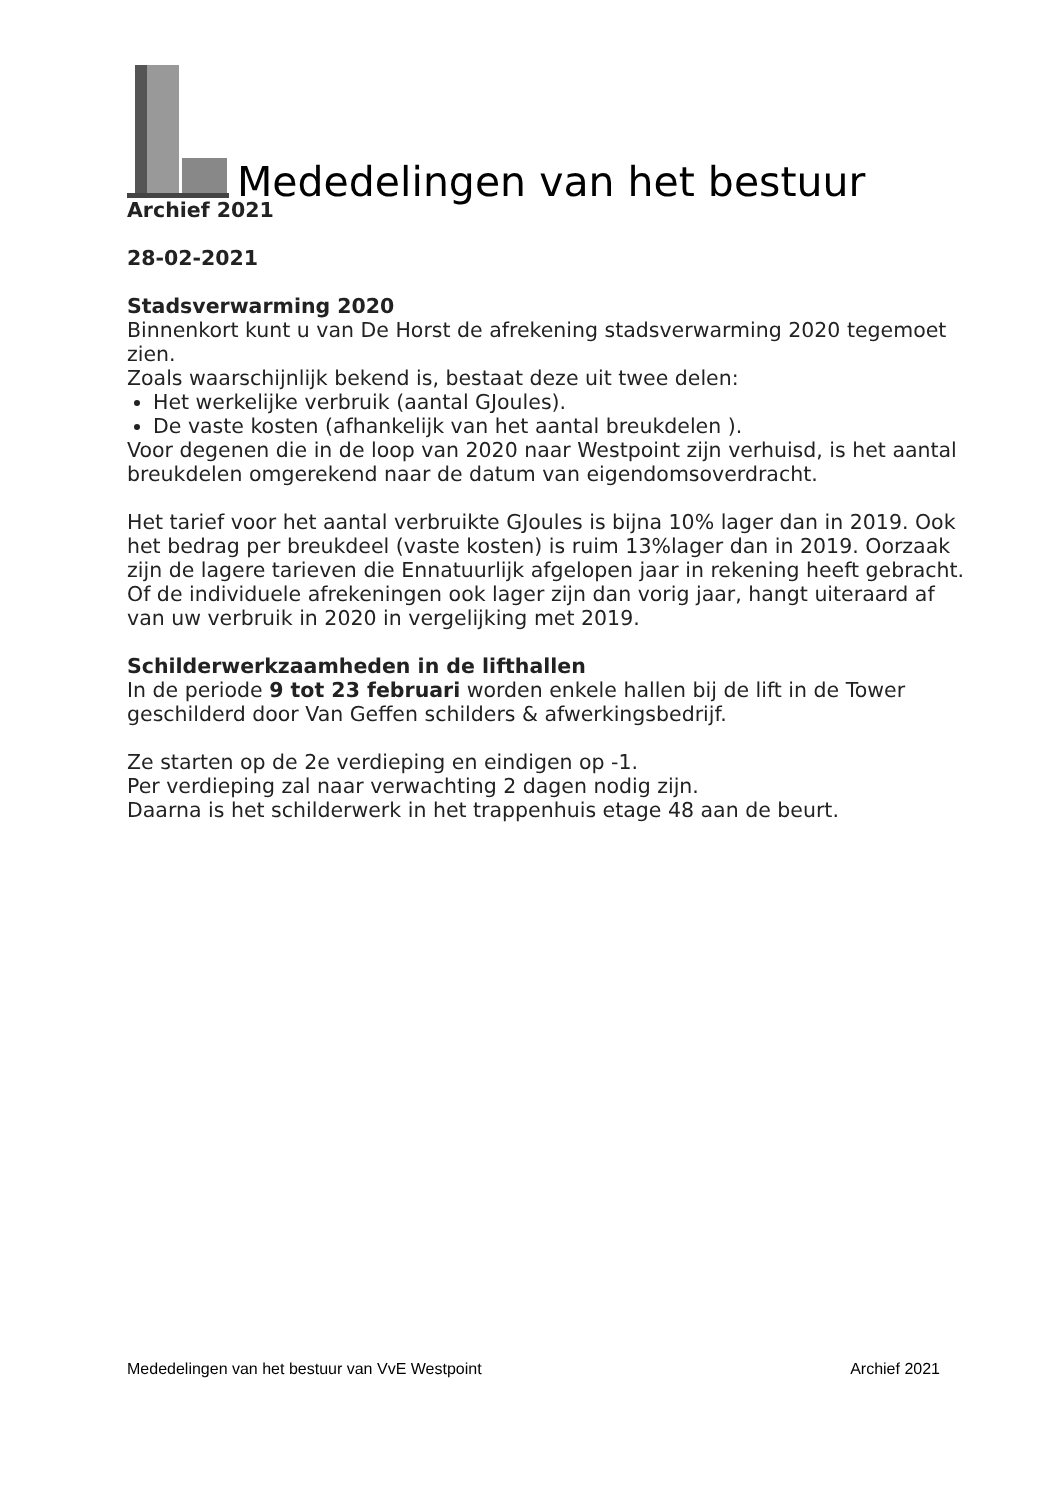Mededelingen van het bestuur
Archief 2021
28-02-2021
Stadsverwarming 2020
Binnenkort kunt u van De Horst de afrekening stadsverwarming 2020 tegemoet zien.
Zoals waarschijnlijk bekend is, bestaat deze uit twee delen:
Het werkelijke verbruik (aantal GJoules).
De vaste kosten (afhankelijk van het aantal breukdelen ).
Voor degenen die in de loop van 2020 naar Westpoint zijn verhuisd, is het aantal breukdelen omgerekend naar de datum van eigendomsoverdracht.
Het tarief voor het aantal verbruikte GJoules is bijna 10% lager dan in 2019. Ook het bedrag per breukdeel (vaste kosten) is ruim 13%lager dan in 2019. Oorzaak zijn de lagere tarieven die Ennatuurlijk afgelopen jaar in rekening heeft gebracht. Of de individuele afrekeningen ook lager zijn dan vorig jaar, hangt uiteraard af van uw verbruik in 2020 in vergelijking met 2019.
Schilderwerkzaamheden in de lifthallen
In de periode 9 tot 23 februari worden enkele hallen bij de lift in de Tower geschilderd door Van Geffen schilders & afwerkingsbedrijf.
Ze starten op de 2e verdieping en eindigen op -1.
Per verdieping zal naar verwachting 2 dagen nodig zijn.
Daarna is het schilderwerk in het trappenhuis etage 48 aan de beurt.
Mededelingen van het bestuur van VvE Westpoint Archief 2021